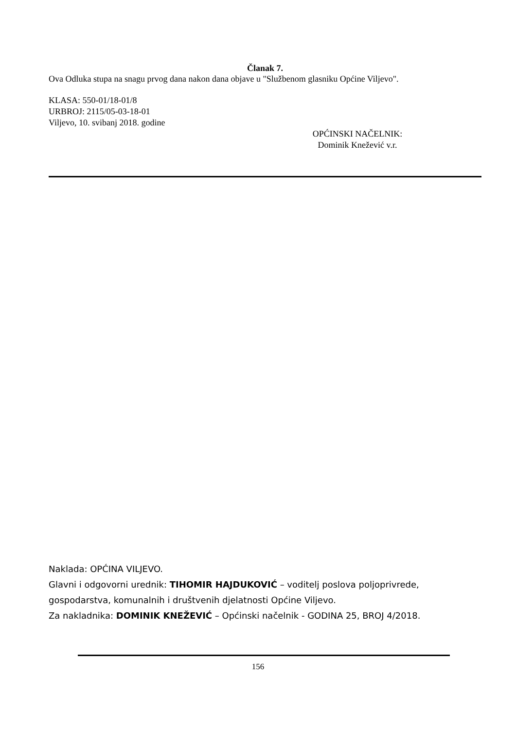Članak 7.
Ova Odluka stupa na snagu prvog dana nakon dana objave u "Službenom glasniku Općine Viljevo".
KLASA: 550-01/18-01/8
URBROJ: 2115/05-03-18-01
Viljevo, 10. svibanj 2018. godine
OPĆINSKI NAČELNIK:
Dominik Knežević v.r.
Naklada: OPĆINA VILJEVO.
Glavni i odgovorni urednik: TIHOMIR HAJDUKOVIĆ – voditelj poslova poljoprivrede, gospodarstva, komunalnih i društvenih djelatnosti Općine Viljevo.
Za nakladnika: DOMINIK KNEŽEVIĆ – Općinski načelnik - GODINA 25, BROJ 4/2018.
156